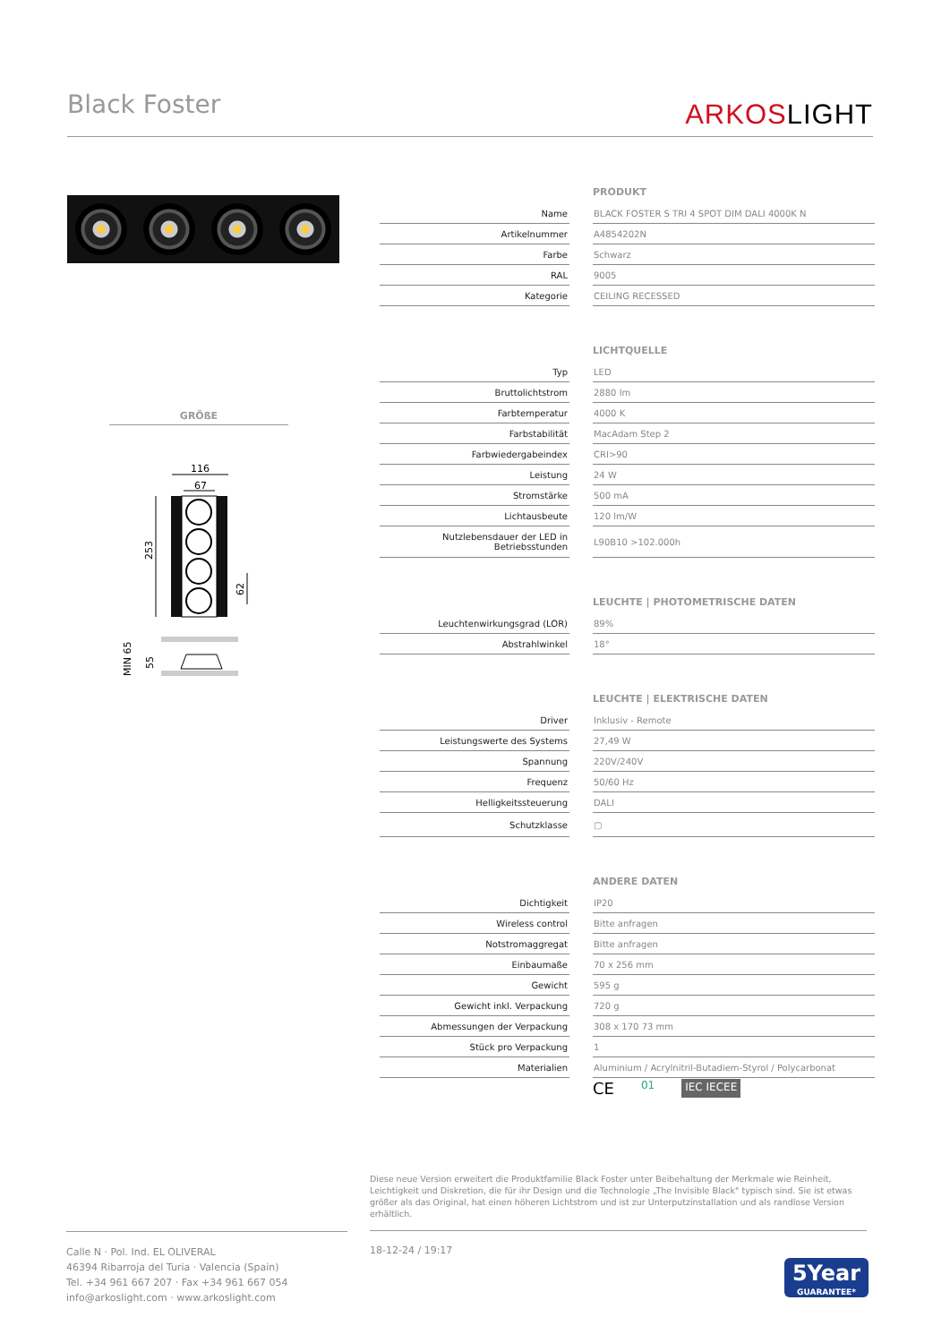Black Foster
ARKOSLIGHT
GRÖßE
116
67
253
62
MIN 65
55
| PRODUKT | | |
| --- | --- | --- |
| Name | | BLACK FOSTER S TRI 4 SPOT DIM DALI 4000K N |
| Artikelnummer | | A4854202N |
| Farbe | | Schwarz |
| RAL | | 9005 |
| Kategorie | | CEILING RECESSED |
| LICHTQUELLE | | |
| --- | --- | --- |
| Typ | | LED |
| Bruttolichtstrom | | 2880 lm |
| Farbtemperatur | | 4000 K |
| Farbstabilität | | MacAdam Step 2 |
| Farbwiedergabeindex | | CRI>90 |
| Leistung | | 24 W |
| Stromstärke | | 500 mA |
| Lichtausbeute | | 120 lm/W |
| Nutzlebensdauer der LED in Betriebsstunden | | L90B10 >102.000h |
| LEUCHTE / PHOTOMETRISCHE DATEN | | |
| --- | --- | --- |
| Leuchtenwirkungsgrad (LOR) | | 89% |
| Abstrahlwinkel | | 18° |
| LEUCHTE / ELEKTRISCHE DATEN | | |
| --- | --- | --- |
| Driver | | Inklusiv - Remote |
| Leistungswerte des Systems | | 27,49 W |
| Spannung | | 220V/240V |
| Frequenz | | 50/60 Hz |
| Helligkeitssteuerung | | DALI |
| Schutzklasse | | ▢ |
| ANDERE DATEN | | |
| --- | --- | --- |
| Dichtigkeit | | IP20 |
| Wireless control | | Bitte anfragen |
| Notstromaggregat | | Bitte anfragen |
| Einbaumaße | | 70 x 256 mm |
| Gewicht | | 595 g |
| Gewicht inkl. Verpackung | | 720 g |
| Abmessungen der Verpackung | | 308 x 170 73 mm |
| Stück pro Verpackung | | 1 |
| Materialien | | Aluminium / Acrylnitril-Butadiem-Styrol / Polycarbonat |
CE 01 IEC IECEE
Diese neue Version erweitert die Produktfamilie Black Foster unter Beibehaltung der Merkmale wie Reinheit, Leichtigkeit und Diskretion, die für ihr Design und die Technologie „The Invisible Black" typisch sind. Sie ist etwas größer als das Original, hat einen höheren Lichtstrom und ist zur Unterputzinstallation und als randlose Version erhältlich.
Calle N · Pol. Ind. EL OLIVERAL
46394 Ribarroja del Turia · Valencia (Spain)
Tel. +34 961 667 207 · Fax +34 961 667 054
info@arkoslight.com · www.arkoslight.com
18-12-24 / 19:17
5Year
GUARANTEE*